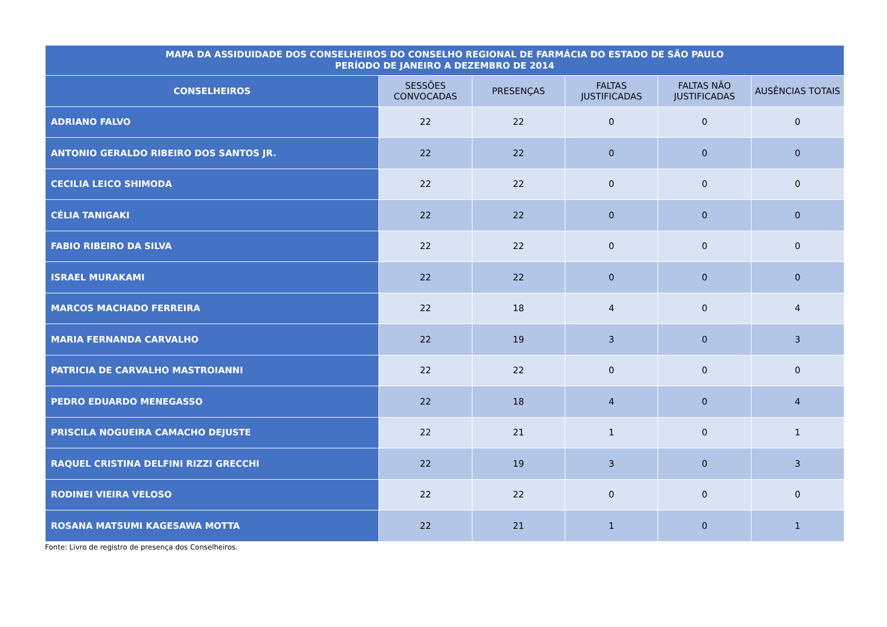| MAPA DA ASSIDUIDADE DOS CONSELHEIROS DO CONSELHO REGIONAL DE FARMÁCIA DO ESTADO DE SÃO PAULO PERÍODO DE JANEIRO A DEZEMBRO DE 2014 | | | | | |
| --- | --- | --- | --- | --- | --- |
| CONSELHEIROS | SESSÕES CONVOCADAS | PRESENÇAS | FALTAS JUSTIFICADAS | FALTAS NÃO JUSTIFICADAS | AUSÊNCIAS TOTAIS |
| ADRIANO FALVO | 22 | 22 | 0 | 0 | 0 |
| ANTONIO GERALDO RIBEIRO DOS SANTOS JR. | 22 | 22 | 0 | 0 | 0 |
| CECILIA LEICO SHIMODA | 22 | 22 | 0 | 0 | 0 |
| CÉLIA TANIGAKI | 22 | 22 | 0 | 0 | 0 |
| FABIO RIBEIRO DA SILVA | 22 | 22 | 0 | 0 | 0 |
| ISRAEL MURAKAMI | 22 | 22 | 0 | 0 | 0 |
| MARCOS MACHADO FERREIRA | 22 | 18 | 4 | 0 | 4 |
| MARIA FERNANDA CARVALHO | 22 | 19 | 3 | 0 | 3 |
| PATRICIA DE CARVALHO MASTROIANNI | 22 | 22 | 0 | 0 | 0 |
| PEDRO EDUARDO MENEGASSO | 22 | 18 | 4 | 0 | 4 |
| PRISCILA NOGUEIRA CAMACHO DEJUSTE | 22 | 21 | 1 | 0 | 1 |
| RAQUEL CRISTINA DELFINI RIZZI GRECCHI | 22 | 19 | 3 | 0 | 3 |
| RODINEI VIEIRA VELOSO | 22 | 22 | 0 | 0 | 0 |
| ROSANA MATSUMI KAGESAWA MOTTA | 22 | 21 | 1 | 0 | 1 |
Fonte: Livro de registro de presença dos Conselheiros.